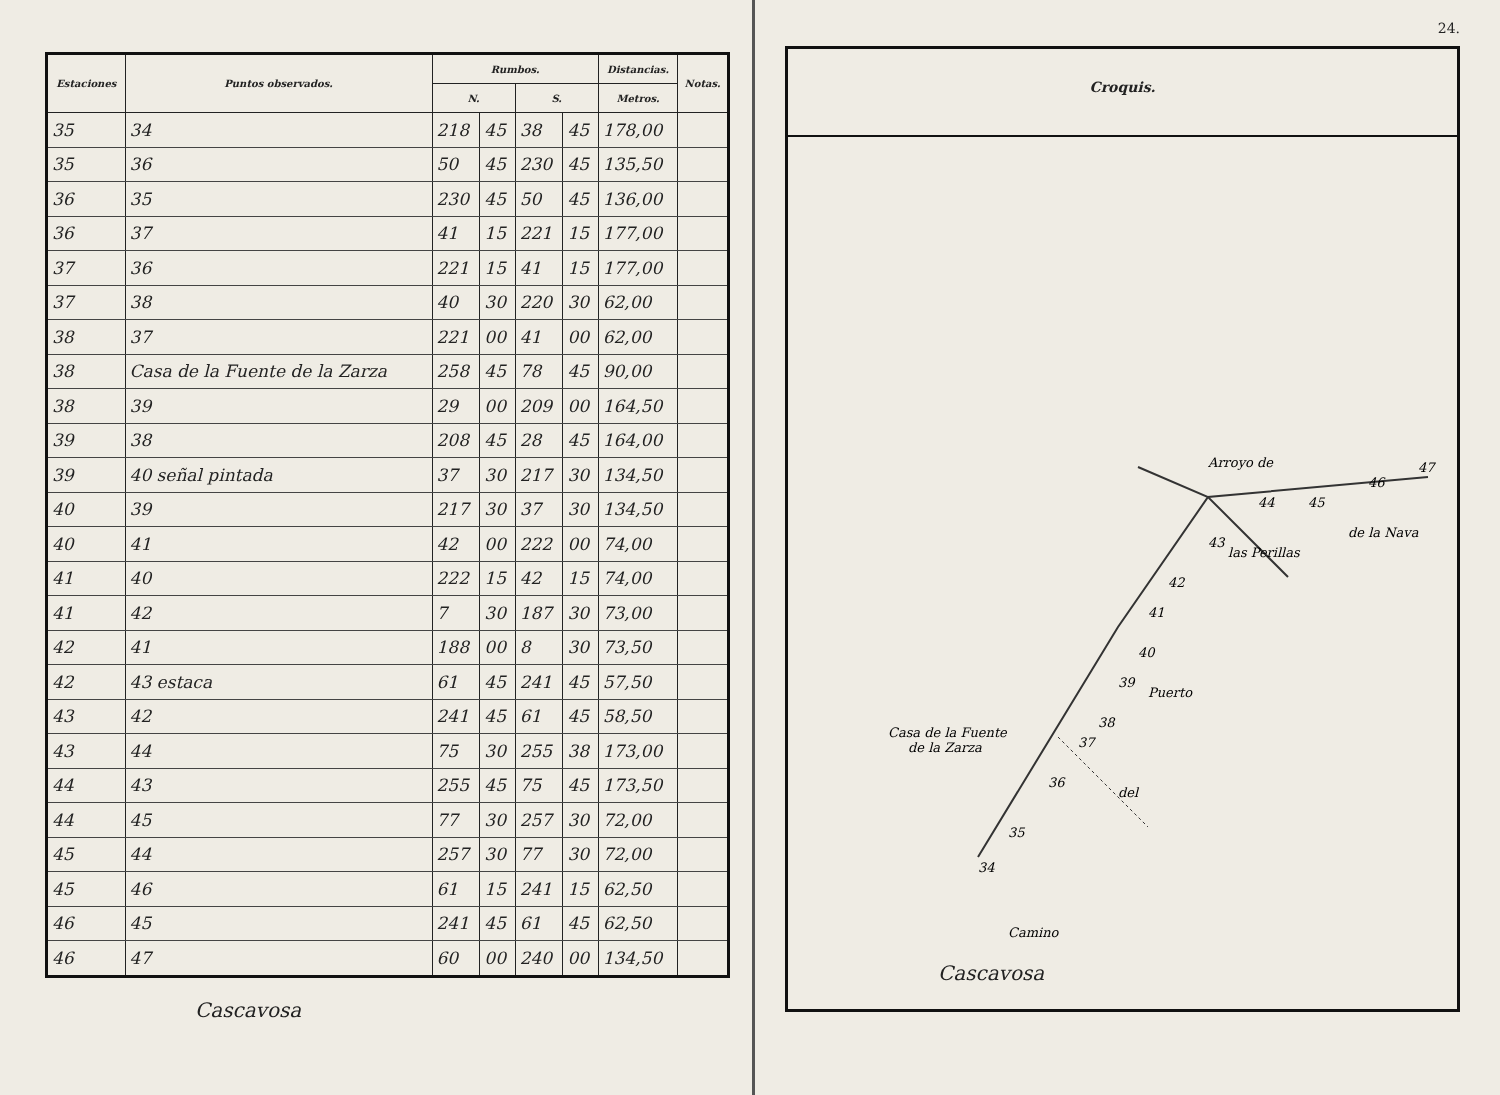| Estaciones | Puntos observados. | Rumbos. | | | | Distancias. | Notas. |
| --- | --- | --- | --- | --- | --- | --- | --- |
| | | N. | | S. | | Metros. | |
| 35 | 34 | 218 | 45 | 38 | 45 | 178,00 | |
| 35 | 36 | 50 | 45 | 230 | 45 | 135,50 | |
| 36 | 35 | 230 | 45 | 50 | 45 | 136,00 | |
| 36 | 37 | 41 | 15 | 221 | 15 | 177,00 | |
| 37 | 36 | 221 | 15 | 41 | 15 | 177,00 | |
| 37 | 38 | 40 | 30 | 220 | 30 | 62,00 | |
| 38 | 37 | 221 | 00 | 41 | 00 | 62,00 | |
| 38 | Casa de la Fuente de la Zarza | 258 | 45 | 78 | 45 | 90,00 | |
| 38 | 39 | 29 | 00 | 209 | 00 | 164,50 | |
| 39 | 38 | 208 | 45 | 28 | 45 | 164,00 | |
| 39 | 40 señal pintada | 37 | 30 | 217 | 30 | 134,50 | |
| 40 | 39 | 217 | 30 | 37 | 30 | 134,50 | |
| 40 | 41 | 42 | 00 | 222 | 00 | 74,00 | |
| 41 | 40 | 222 | 15 | 42 | 15 | 74,00 | |
| 41 | 42 | 7 | 30 | 187 | 30 | 73,00 | |
| 42 | 41 | 188 | 00 | 8 | 30 | 73,50 | |
| 42 | 43 estaca | 61 | 45 | 241 | 45 | 57,50 | |
| 43 | 42 | 241 | 45 | 61 | 45 | 58,50 | |
| 43 | 44 | 75 | 30 | 255 | 38 | 173,00 | |
| 44 | 43 | 255 | 45 | 75 | 45 | 173,50 | |
| 44 | 45 | 77 | 30 | 257 | 30 | 72,00 | |
| 45 | 44 | 257 | 30 | 77 | 30 | 72,00 | |
| 45 | 46 | 61 | 15 | 241 | 15 | 62,50 | |
| 46 | 45 | 241 | 45 | 61 | 45 | 62,50 | |
| 46 | 47 | 60 | 00 | 240 | 00 | 134,50 | |
Cascavosa
24.
Croquis.
Arroyo de
las Perillas
de la Nava
Puerto
del
Camino
Casa de la Fuente
de la Zarza
34
35
36
37
38
39
40
41
42
43
44
45
46
47
Cascavosa